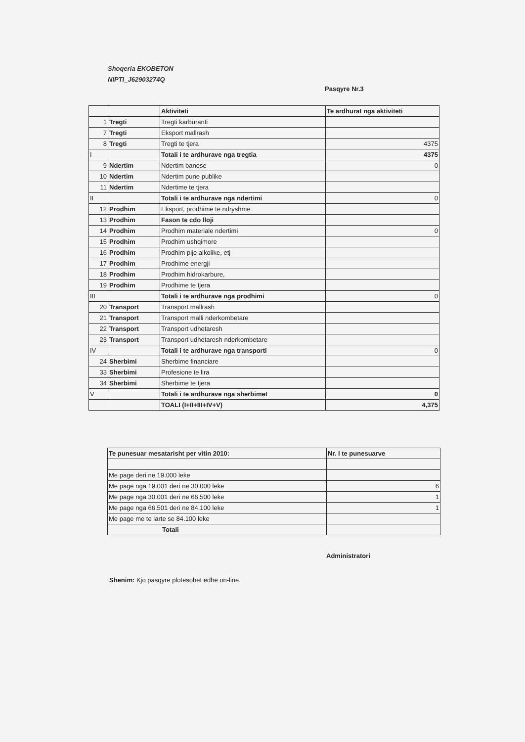Shoqeria EKOBETON
NIPTI_J62903274Q
Pasqyre Nr.3
| | | Aktiviteti | Te ardhurat nga aktiviteti |
| 1 | Tregti | Tregti karburanti | |
| 7 | Tregti | Eksport mallrash | |
| 8 | Tregti | Tregti te tjera | 4375 |
| I | | Totali i te ardhurave nga tregtia | 4375 |
| 9 | Ndertim | Ndertim banese | 0 |
| 10 | Ndertim | Ndertim pune publike | |
| 11 | Ndertim | Ndertime te tjera | |
| II | | Totali i te ardhurave nga ndertimi | 0 |
| 12 | Prodhim | Eksport, prodhime te ndryshme | |
| 13 | Prodhim | Fason te cdo lloji | |
| 14 | Prodhim | Prodhim materiale ndertimi | 0 |
| 15 | Prodhim | Prodhim ushqimore | |
| 16 | Prodhim | Prodhim pije alkolike, etj | |
| 17 | Prodhim | Prodhime energji | |
| 18 | Prodhim | Prodhim hidrokarbure, | |
| 19 | Prodhim | Prodhime te tjera | |
| III | | Totali i te ardhurave nga prodhimi | 0 |
| 20 | Transport | Transport mallrash | |
| 21 | Transport | Transport malli nderkombetare | |
| 22 | Transport | Transport udhetaresh | |
| 23 | Transport | Transport udhetaresh nderkombetare | |
| IV | | Totali i te ardhurave nga transporti | 0 |
| 24 | Sherbimi | Sherbime financiare | |
| 33 | Sherbimi | Profesione te lira | |
| 34 | Sherbimi | Sherbime te tjera | |
| V | | Totali i te ardhurave nga sherbimet | 0 |
| | | TOALI (I+II+III+IV+V) | 4,375 |
| Te punesuar mesatarisht per vitin 2010: | Nr. I te punesuarve |
| Me page deri ne 19.000 leke | |
| Me page nga 19.001 deri ne 30.000 leke | 6 |
| Me page nga 30.001 deri ne 66.500 leke | 1 |
| Me page nga 66.501 deri ne 84.100 leke | 1 |
| Me page me te larte se 84.100 leke | |
| Totali | |
Administratori
Shenim: Kjo pasqyre plotesohet edhe on-line.